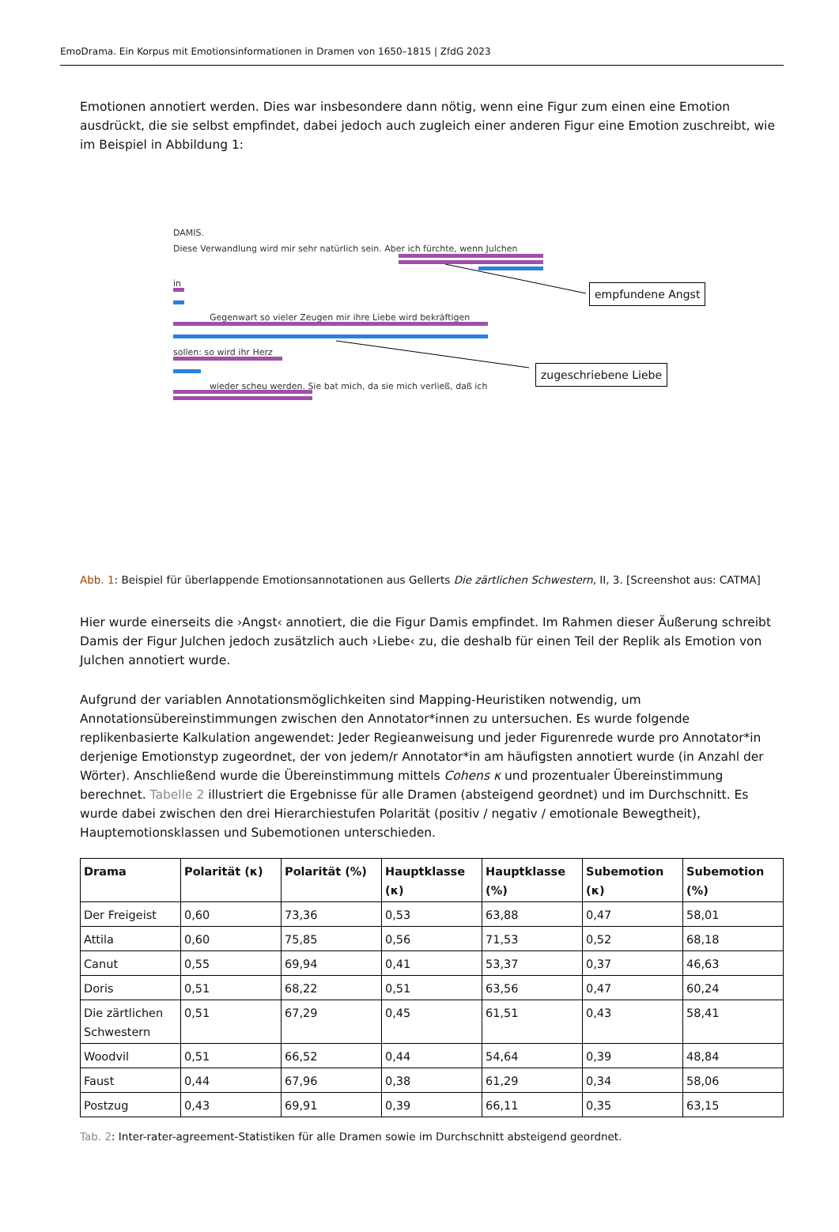EmoDrama. Ein Korpus mit Emotionsinformationen in Dramen von 1650–1815 | ZfdG 2023
Emotionen annotiert werden. Dies war insbesondere dann nötig, wenn eine Figur zum einen eine Emotion ausdrückt, die sie selbst empfindet, dabei jedoch auch zugleich einer anderen Figur eine Emotion zuschreibt, wie im Beispiel in Abbildung 1:
DAMIS.
Diese Verwandlung wird mir sehr natürlich sein. Aber ich fürchte, wenn Julchen
in
Gegenwart so vieler Zeugen mir ihre Liebe wird bekräftigen
sollen: so wird ihr Herz
wieder scheu werden. Sie bat mich, da sie mich verließ, daß ich
empfundene Angst
zugeschriebene Liebe
Abb. 1: Beispiel für überlappende Emotionsannotationen aus Gellerts Die zärtlichen Schwestern, II, 3. [Screenshot aus: CATMA]
Hier wurde einerseits die ›Angst‹ annotiert, die die Figur Damis empfindet. Im Rahmen dieser Äußerung schreibt Damis der Figur Julchen jedoch zusätzlich auch ›Liebe‹ zu, die deshalb für einen Teil der Replik als Emotion von Julchen annotiert wurde.
Aufgrund der variablen Annotationsmöglichkeiten sind Mapping-Heuristiken notwendig, um Annotationsübereinstimmungen zwischen den Annotator*innen zu untersuchen. Es wurde folgende replikenbasierte Kalkulation angewendet: Jeder Regieanweisung und jeder Figurenrede wurde pro Annotator*in derjenige Emotionstyp zugeordnet, der von jedem/r Annotator*in am häufigsten annotiert wurde (in Anzahl der Wörter). Anschließend wurde die Übereinstimmung mittels Cohens κ und prozentualer Übereinstimmung berechnet. Tabelle 2 illustriert die Ergebnisse für alle Dramen (absteigend geordnet) und im Durchschnitt. Es wurde dabei zwischen den drei Hierarchiestufen Polarität (positiv / negativ / emotionale Bewegtheit), Hauptemotionsklassen und Subemotionen unterschieden.
| Drama | Polarität (κ) | Polarität (%) | Hauptklasse (κ) | Hauptklasse (%) | Subemotion (κ) | Subemotion (%) |
| --- | --- | --- | --- | --- | --- | --- |
| Der Freigeist | 0,60 | 73,36 | 0,53 | 63,88 | 0,47 | 58,01 |
| Attila | 0,60 | 75,85 | 0,56 | 71,53 | 0,52 | 68,18 |
| Canut | 0,55 | 69,94 | 0,41 | 53,37 | 0,37 | 46,63 |
| Doris | 0,51 | 68,22 | 0,51 | 63,56 | 0,47 | 60,24 |
| Die zärtlichen Schwestern | 0,51 | 67,29 | 0,45 | 61,51 | 0,43 | 58,41 |
| Woodvil | 0,51 | 66,52 | 0,44 | 54,64 | 0,39 | 48,84 |
| Faust | 0,44 | 67,96 | 0,38 | 61,29 | 0,34 | 58,06 |
| Postzug | 0,43 | 69,91 | 0,39 | 66,11 | 0,35 | 63,15 |
Tab. 2: Inter-rater-agreement-Statistiken für alle Dramen sowie im Durchschnitt absteigend geordnet.